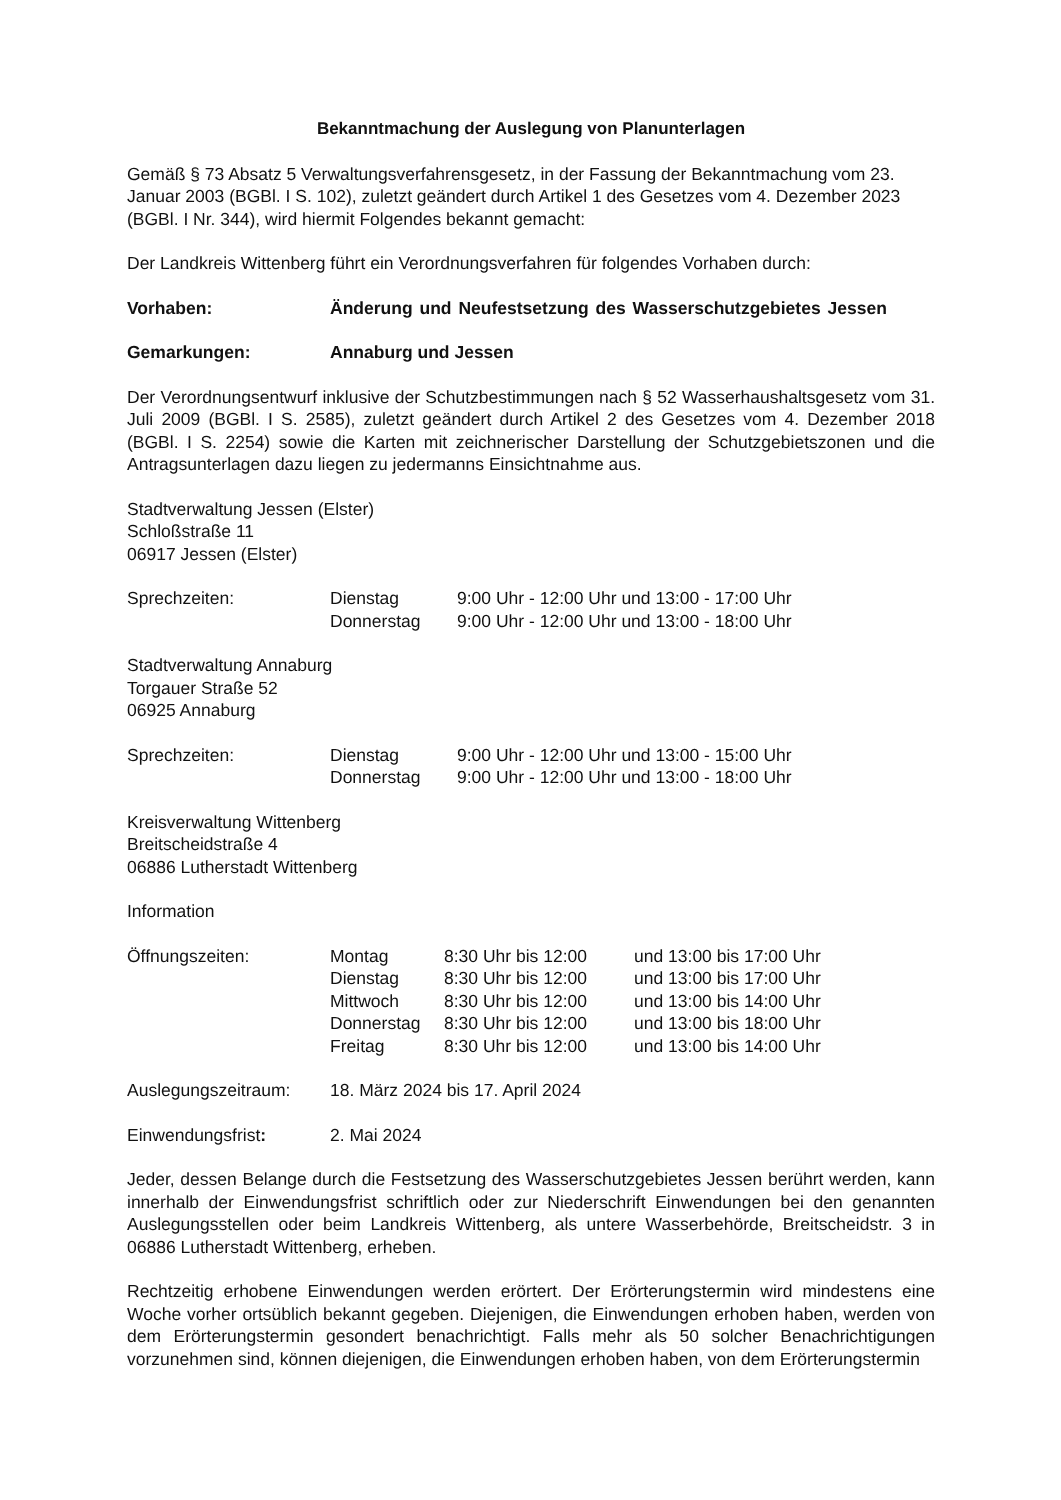Bekanntmachung der Auslegung von Planunterlagen
Gemäß § 73 Absatz 5 Verwaltungsverfahrensgesetz, in der Fassung der Bekanntmachung vom 23. Januar 2003 (BGBl. I S. 102), zuletzt geändert durch Artikel 1 des Gesetzes vom 4. Dezember 2023 (BGBl. I Nr. 344), wird hiermit Folgendes bekannt gemacht:
Der Landkreis Wittenberg führt ein Verordnungsverfahren für folgendes Vorhaben durch:
Vorhaben: Änderung und Neufestsetzung des Wasserschutzgebietes Jessen
Gemarkungen: Annaburg und Jessen
Der Verordnungsentwurf inklusive der Schutzbestimmungen nach § 52 Wasserhaushaltsgesetz vom 31. Juli 2009 (BGBl. I S. 2585), zuletzt geändert durch Artikel 2 des Gesetzes vom 4. Dezember 2018 (BGBl. I S. 2254) sowie die Karten mit zeichnerischer Darstellung der Schutzgebietszonen und die Antragsunterlagen dazu liegen zu jedermanns Einsichtnahme aus.
Stadtverwaltung Jessen (Elster)
Schloßstraße 11
06917 Jessen (Elster)
Sprechzeiten:
| Dienstag | 9:00 Uhr - 12:00 Uhr und 13:00 - 17:00 Uhr |
| Donnerstag | 9:00 Uhr - 12:00 Uhr und 13:00 - 18:00 Uhr |
Stadtverwaltung Annaburg
Torgauer Straße 52
06925 Annaburg
Sprechzeiten:
| Dienstag | 9:00 Uhr - 12:00 Uhr und 13:00 - 15:00 Uhr |
| Donnerstag | 9:00 Uhr - 12:00 Uhr und 13:00 - 18:00 Uhr |
Kreisverwaltung Wittenberg
Breitscheidstraße 4
06886 Lutherstadt Wittenberg
Information
Öffnungszeiten:
| Montag | 8:30 Uhr bis 12:00 | und 13:00 bis 17:00 Uhr |
| Dienstag | 8:30 Uhr bis 12:00 | und 13:00 bis 17:00 Uhr |
| Mittwoch | 8:30 Uhr bis 12:00 | und 13:00 bis 14:00 Uhr |
| Donnerstag | 8:30 Uhr bis 12:00 | und 13:00 bis 18:00 Uhr |
| Freitag | 8:30 Uhr bis 12:00 | und 13:00 bis 14:00 Uhr |
Auslegungszeitraum: 18. März 2024 bis 17. April 2024
Einwendungsfrist: 2. Mai 2024
Jeder, dessen Belange durch die Festsetzung des Wasserschutzgebietes Jessen berührt werden, kann innerhalb der Einwendungsfrist schriftlich oder zur Niederschrift Einwendungen bei den genannten Auslegungsstellen oder beim Landkreis Wittenberg, als untere Wasserbehörde, Breitscheidstr. 3 in 06886 Lutherstadt Wittenberg, erheben.
Rechtzeitig erhobene Einwendungen werden erörtert. Der Erörterungstermin wird mindestens eine Woche vorher ortsüblich bekannt gegeben. Diejenigen, die Einwendungen erhoben haben, werden von dem Erörterungstermin gesondert benachrichtigt. Falls mehr als 50 solcher Benachrichtigungen vorzunehmen sind, können diejenigen, die Einwendungen erhoben haben, von dem Erörterungstermin